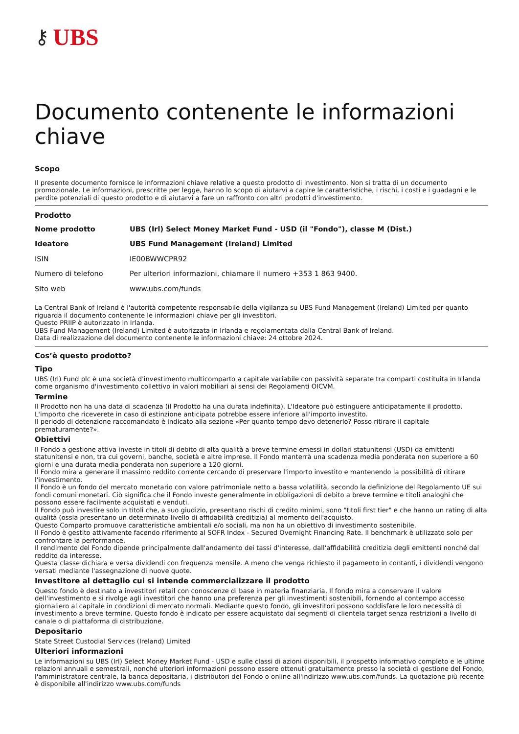⚷ UBS
Documento contenente le informazioni chiave
Scopo
Il presente documento fornisce le informazioni chiave relative a questo prodotto di investimento. Non si tratta di un documento promozionale. Le informazioni, prescritte per legge, hanno lo scopo di aiutarvi a capire le caratteristiche, i rischi, i costi e i guadagni e le perdite potenziali di questo prodotto e di aiutarvi a fare un raffronto con altri prodotti d'investimento.
Prodotto
| Nome prodotto | UBS (Irl) Select Money Market Fund - USD (il "Fondo"), classe M (Dist.) |
| Ideatore | UBS Fund Management (Ireland) Limited |
| ISIN | IE00BWWCPR92 |
| Numero di telefono | Per ulteriori informazioni, chiamare il numero +353 1 863 9400. |
| Sito web | www.ubs.com/funds |
La Central Bank of Ireland è l'autorità competente responsabile della vigilanza su UBS Fund Management (Ireland) Limited per quanto riguarda il documento contenente le informazioni chiave per gli investitori.
Questo PRIIP è autorizzato in Irlanda.
UBS Fund Management (Ireland) Limited è autorizzata in Irlanda e regolamentata dalla Central Bank of Ireland.
Data di realizzazione del documento contenente le informazioni chiave: 24 ottobre 2024.
Cos’è questo prodotto?
Tipo
UBS (Irl) Fund plc è una società d'investimento multicomparto a capitale variabile con passività separate tra comparti costituita in Irlanda come organismo d'investimento collettivo in valori mobiliari ai sensi dei Regolamenti OICVM.
Termine
Il Prodotto non ha una data di scadenza (il Prodotto ha una durata indefinita). L'Ideatore può estinguere anticipatamente il prodotto.
L'importo che riceverete in caso di estinzione anticipata potrebbe essere inferiore all'importo investito.
Il periodo di detenzione raccomandato è indicato alla sezione «Per quanto tempo devo detenerlo? Posso ritirare il capitale prematuramente?».
Obiettivi
Il Fondo a gestione attiva investe in titoli di debito di alta qualità a breve termine emessi in dollari statunitensi (USD) da emittenti statunitensi e non, tra cui governi, banche, società e altre imprese. Il Fondo manterrà una scadenza media ponderata non superiore a 60 giorni e una durata media ponderata non superiore a 120 giorni.
Il Fondo mira a generare il massimo reddito corrente cercando di preservare l'importo investito e mantenendo la possibilità di ritirare l'investimento.
Il Fondo è un fondo del mercato monetario con valore patrimoniale netto a bassa volatilità, secondo la definizione del Regolamento UE sui fondi comuni monetari. Ciò significa che il Fondo investe generalmente in obbligazioni di debito a breve termine e titoli analoghi che possono essere facilmente acquistati e venduti.
Il Fondo può investire solo in titoli che, a suo giudizio, presentano rischi di credito minimi, sono "titoli first tier" e che hanno un rating di alta qualità (ossia presentano un determinato livello di affidabilità creditizia) al momento dell'acquisto.
Questo Comparto promuove caratteristiche ambientali e/o sociali, ma non ha un obiettivo di investimento sostenibile.
Il Fondo è gestito attivamente facendo riferimento al SOFR Index - Secured Overnight Financing Rate. Il benchmark è utilizzato solo per confrontare la performance.
Il rendimento del Fondo dipende principalmente dall'andamento dei tassi d'interesse, dall'affidabilità creditizia degli emittenti nonché dal reddito da interesse.
Questa classe dichiara e versa dividendi con frequenza mensile. A meno che venga richiesto il pagamento in contanti, i dividendi vengono versati mediante l'assegnazione di nuove quote.
Investitore al dettaglio cui si intende commercializzare il prodotto
Questo fondo è destinato a investitori retail con conoscenze di base in materia finanziaria, Il fondo mira a conservare il valore dell'investimento e si rivolge agli investitori che hanno una preferenza per gli investimenti sostenibili, fornendo al contempo accesso giornaliero al capitale in condizioni di mercato normali. Mediante questo fondo, gli investitori possono soddisfare le loro necessità di investimento a breve termine. Questo fondo è indicato per essere acquistato dai segmenti di clientela target senza restrizioni a livello di canale o di piattaforma di distribuzione.
Depositario
State Street Custodial Services (Ireland) Limited
Ulteriori informazioni
Le informazioni su UBS (Irl) Select Money Market Fund - USD e sulle classi di azioni disponibili, il prospetto informativo completo e le ultime relazioni annuali e semestrali, nonché ulteriori informazioni possono essere ottenuti gratuitamente presso la società di gestione del Fondo, l'amministratore centrale, la banca depositaria, i distributori del Fondo o online all'indirizzo www.ubs.com/funds. La quotazione più recente è disponibile all'indirizzo www.ubs.com/funds